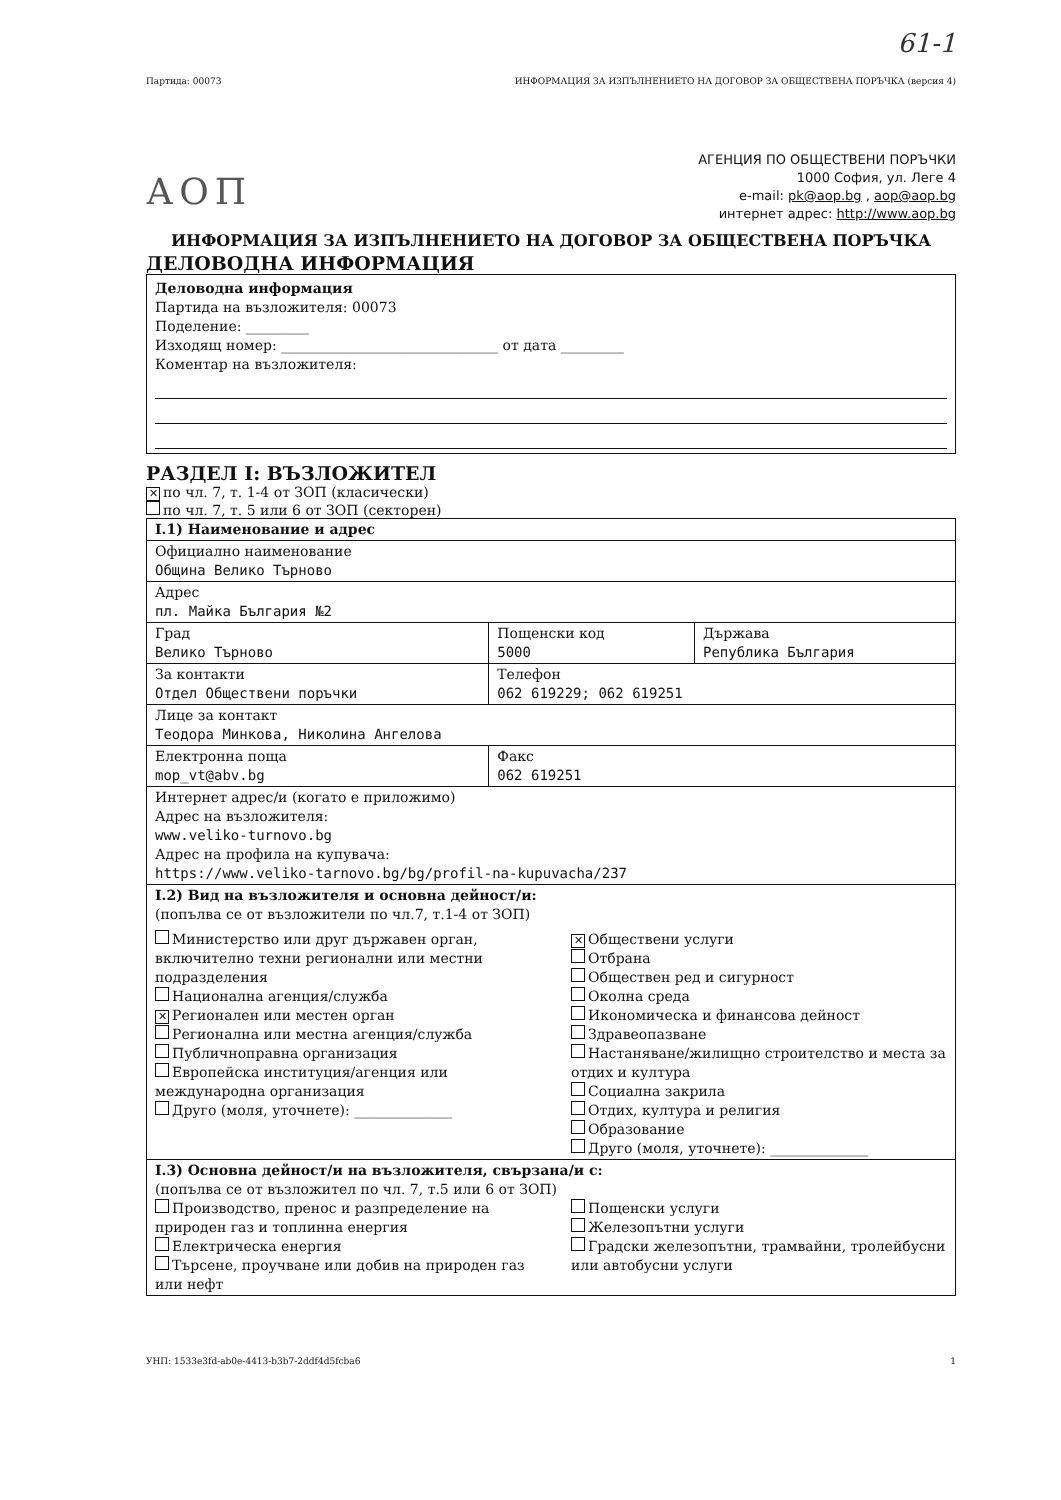61-1
Партида: 00073 ИНФОРМАЦИЯ ЗА ИЗПЪЛНЕНИЕТО НА ДОГОВОР ЗА ОБЩЕСТВЕНА ПОРЪЧКА (версия 4)
АОП
АГЕНЦИЯ ПО ОБЩЕСТВЕНИ ПОРЪЧКИ
1000 София, ул. Леге 4
e-mail: pk@aop.bg , aop@aop.bg
интернет адрес: http://www.aop.bg
ИНФОРМАЦИЯ ЗА ИЗПЪЛНЕНИЕТО НА ДОГОВОР ЗА ОБЩЕСТВЕНА ПОРЪЧКА
ДЕЛОВОДНА ИНФОРМАЦИЯ
Деловодна информация
Партида на възложителя: 00073
Поделение: _________
Изходящ номер: _______________________________ от дата _________
Коментар на възложителя:
РАЗДЕЛ I: ВЪЗЛОЖИТЕЛ
✕ по чл. 7, т. 1-4 от ЗОП (класически)
по чл. 7, т. 5 или 6 от ЗОП (секторен)
| I.1) Наименование и адрес | | |
| Официално наименование Община Велико Търново | | |
| Адрес пл. Майка България №2 | | |
| Град Велико Търново | Пощенски код 5000 | Държава Република България |
| За контакти Отдел Обществени поръчки | Телефон 062 619229; 062 619251 | |
| Лице за контакт Теодора Минкова, Николина Ангелова | | |
| Електронна поща mop_vt@abv.bg | Факс 062 619251 | |
| Интернет адрес/и (когато е приложимо) Адрес на възложителя: www.veliko-turnovo.bg Адрес на профила на купувача: https://www.veliko-tarnovo.bg/bg/profil-na-kupuvacha/237 | | |
| I.2) Вид на възложителя и основна дейност/и: (попълва се от възложители по чл.7, т.1-4 от ЗОП) Министерство или друг държавен орган, включително техни регионални или местни подразделения Национална агенция/служба ✕ Регионален или местен орган Регионална или местна агенция/служба Публичноправна организация Европейска институция/агенция или международна организация Друго (моля, уточнете): ______________ ✕ Обществени услуги Отбрана Обществен ред и сигурност Околна среда Икономическа и финансова дейност Здравеопазване Настаняване/жилищно строителство и места за отдих и култура Социална закрила Отдих, култура и религия Образование Друго (моля, уточнете): ______________ | | |
| I.3) Основна дейност/и на възложителя, свързана/и с: (попълва се от възложител по чл. 7, т.5 или 6 от ЗОП) Производство, пренос и разпределение на природен газ и топлинна енергия Електрическа енергия Търсене, проучване или добив на природен газ или нефт Пощенски услуги Железопътни услуги Градски железопътни, трамвайни, тролейбусни или автобусни услуги | | |
УНП: 1533e3fd-ab0e-4413-b3b7-2ddf4d5fcba6 1